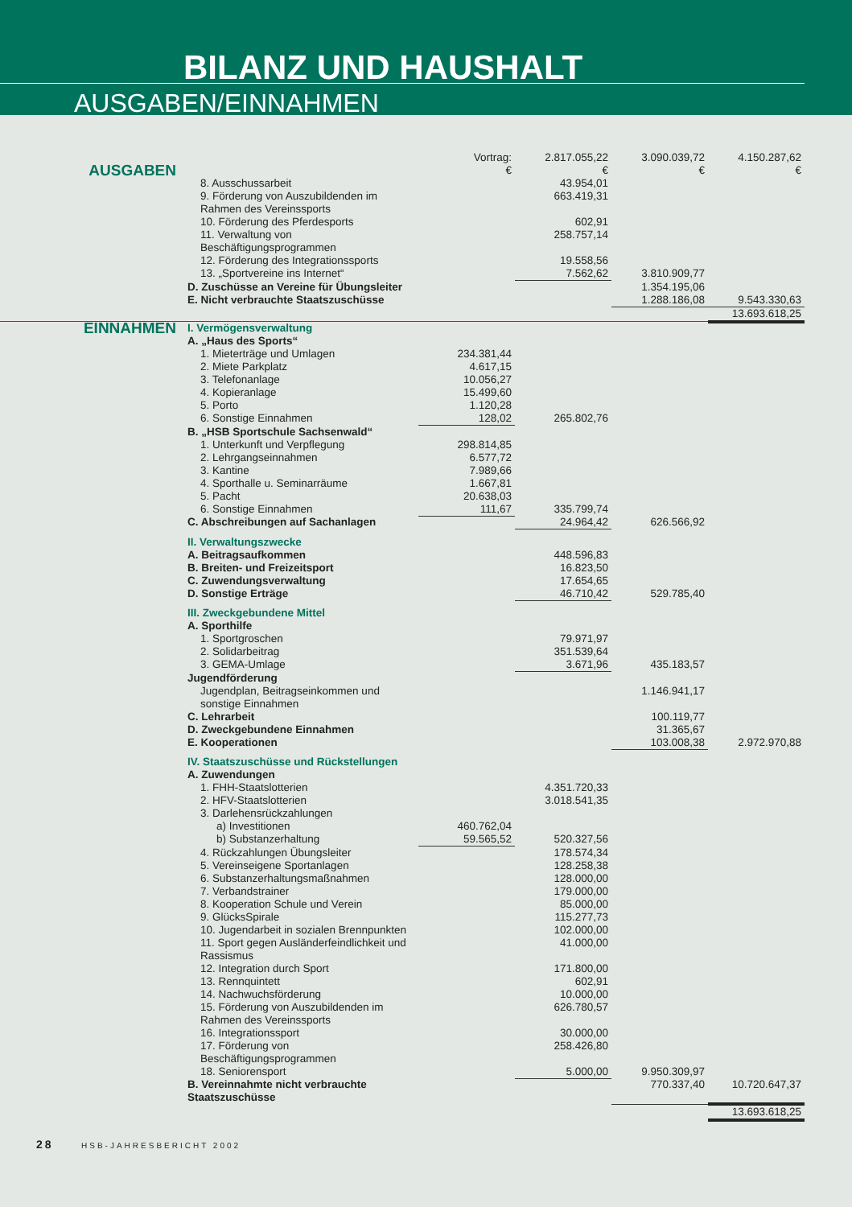BILANZ UND HAUSHALT
AUSGABEN/EINNAHMEN
| | | Vortrag: | 2.817.055,22 | 3.090.039,72 | 4.150.287,62 |
| AUSGABEN | | € | € | € | € |
| | 8. Ausschussarbeit | | 43.954,01 | | |
| | 9. Förderung von Auszubildenden im Rahmen des Vereinssports | | 663.419,31 | | |
| | 10. Förderung des Pferdesports | | 602,91 | | |
| | 11. Verwaltung von Beschäftigungsprogrammen | | 258.757,14 | | |
| | 12. Förderung des Integrationssports | | 19.558,56 | | |
| | 13. „Sportvereine ins Internet“ | | 7.562,62 | 3.810.909,77 | |
| | D. Zuschüsse an Vereine für Übungsleiter | | | 1.354.195,06 | |
| | E. Nicht verbrauchte Staatszuschüsse | | | 1.288.186,08 | 9.543.330,63 |
| | | | | | 13.693.618,25 |
| EINNAHMEN | I. Vermögensverwaltung | | | | |
| | A. „Haus des Sports“ | | | | |
| | 1. Mieterträge und Umlagen | 234.381,44 | | | |
| | 2. Miete Parkplatz | 4.617,15 | | | |
| | 3. Telefonanlage | 10.056,27 | | | |
| | 4. Kopieranlage | 15.499,60 | | | |
| | 5. Porto | 1.120,28 | | | |
| | 6. Sonstige Einnahmen | 128,02 | 265.802,76 | | |
| | B. „HSB Sportschule Sachsenwald“ | | | | |
| | 1. Unterkunft und Verpflegung | 298.814,85 | | | |
| | 2. Lehrgangseinnahmen | 6.577,72 | | | |
| | 3. Kantine | 7.989,66 | | | |
| | 4. Sporthalle u. Seminarräume | 1.667,81 | | | |
| | 5. Pacht | 20.638,03 | | | |
| | 6. Sonstige Einnahmen | 111,67 | 335.799,74 | | |
| | C. Abschreibungen auf Sachanlagen | | 24.964,42 | 626.566,92 | |
| | II. Verwaltungszwecke | | | | |
| | A. Beitragsaufkommen | | 448.596,83 | | |
| | B. Breiten- und Freizeitsport | | 16.823,50 | | |
| | C. Zuwendungsverwaltung | | 17.654,65 | | |
| | D. Sonstige Erträge | | 46.710,42 | 529.785,40 | |
| | III. Zweckgebundene Mittel | | | | |
| | A. Sporthilfe | | | | |
| | 1. Sportgroschen | | 79.971,97 | | |
| | 2. Solidarbeitrag | | 351.539,64 | | |
| | 3. GEMA-Umlage | | 3.671,96 | 435.183,57 | |
| | Jugendförderung | | | | |
| | Jugendplan, Beitragseinkommen und sonstige Einnahmen | | | 1.146.941,17 | |
| | C. Lehrarbeit | | | 100.119,77 | |
| | D. Zweckgebundene Einnahmen | | | 31.365,67 | |
| | E. Kooperationen | | | 103.008,38 | 2.972.970,88 |
| | IV. Staatszuschüsse und Rückstellungen | | | | |
| | A. Zuwendungen | | | | |
| | 1. FHH-Staatslotterien | | 4.351.720,33 | | |
| | 2. HFV-Staatslotterien | | 3.018.541,35 | | |
| | 3. Darlehensrückzahlungen | | | | |
| | a) Investitionen | 460.762,04 | | | |
| | b) Substanzerhaltung | 59.565,52 | 520.327,56 | | |
| | 4. Rückzahlungen Übungsleiter | | 178.574,34 | | |
| | 5. Vereinseigene Sportanlagen | | 128.258,38 | | |
| | 6. Substanzerhaltungsmaßnahmen | | 128.000,00 | | |
| | 7. Verbandstrainer | | 179.000,00 | | |
| | 8. Kooperation Schule und Verein | | 85.000,00 | | |
| | 9. GlücksSpirale | | 115.277,73 | | |
| | 10. Jugendarbeit in sozialen Brennpunkten | | 102.000,00 | | |
| | 11. Sport gegen Ausländerfeindlichkeit und Rassismus | | 41.000,00 | | |
| | 12. Integration durch Sport | | 171.800,00 | | |
| | 13. Rennquintett | | 602,91 | | |
| | 14. Nachwuchsförderung | | 10.000,00 | | |
| | 15. Förderung von Auszubildenden im Rahmen des Vereinssports | | 626.780,57 | | |
| | 16. Integrationssport | | 30.000,00 | | |
| | 17. Förderung von Beschäftigungsprogrammen | | 258.426,80 | | |
| | 18. Seniorensport | | 5.000,00 | 9.950.309,97 | |
| | B. Vereinnahmte nicht verbrauchte Staatszuschüsse | | | 770.337,40 | 10.720.647,37 |
| | | | | | 13.693.618,25 |
28 HSB-JAHRESBERICHT 2002